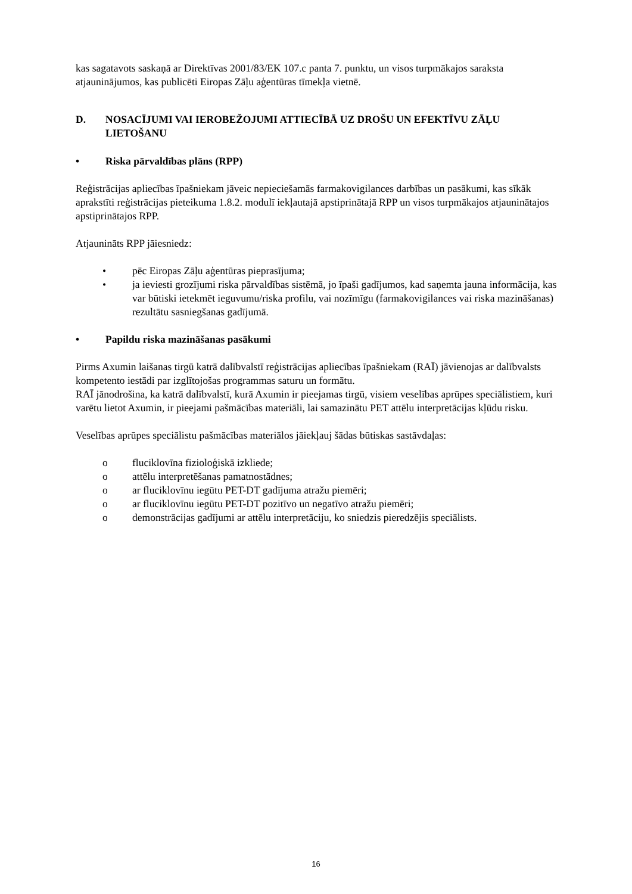kas sagatavots saskaņā ar Direktīvas 2001/83/EK 107.c panta 7. punktu, un visos turpmākajos saraksta atjauninājumos, kas publicēti Eiropas Zāļu aģentūras tīmekļa vietnē.
D. NOSACĪJUMI VAI IEROBEŽOJUMI ATTIECĪBĀ UZ DROŠU UN EFEKTĪVU ZĀĻU LIETOŠANU
• Riska pārvaldības plāns (RPP)
Reģistrācijas apliecības īpašniekam jāveic nepieciešamās farmakovigilances darbības un pasākumi, kas sīkāk aprakstīti reģistrācijas pieteikuma 1.8.2. modulī iekļautajā apstiprinātajā RPP un visos turpmākajos atjauninātajos apstiprinātajos RPP.
Atjaunināts RPP jāiesniedz:
• pēc Eiropas Zāļu aģentūras pieprasījuma;
• ja ieviesti grozījumi riska pārvaldības sistēmā, jo īpaši gadījumos, kad saņemta jauna informācija, kas var būtiski ietekmēt ieguvumu/riska profilu, vai nozīmīgu (farmakovigilances vai riska mazināšanas) rezultātu sasniegšanas gadījumā.
• Papildu riska mazināšanas pasākumi
Pirms Axumin laišanas tirgū katrā dalībvalstī reģistrācijas apliecības īpašniekam (RAĪ) jāvienojas ar dalībvalsts kompetento iestādi par izglītojošas programmas saturu un formātu.
RAĪ jānodrošina, ka katrā dalībvalstī, kurā Axumin ir pieejamas tirgū, visiem veselības aprūpes speciālistiem, kuri varētu lietot Axumin, ir pieejami pašmācības materiāli, lai samazinātu PET attēlu interpretācijas kļūdu risku.
Veselības aprūpes speciālistu pašmācības materiālos jāiekļauj šādas būtiskas sastāvdaļas:
o fluciklovīna fizioloģiskā izkliede;
o attēlu interpretēšanas pamatnostādnes;
o ar fluciklovīnu iegūtu PET-DT gadījuma atražu piemēri;
o ar fluciklovīnu iegūtu PET-DT pozitīvo un negatīvo atražu piemēri;
o demonstrācijas gadījumi ar attēlu interpretāciju, ko sniedzis pieredzējis speciālists.
16